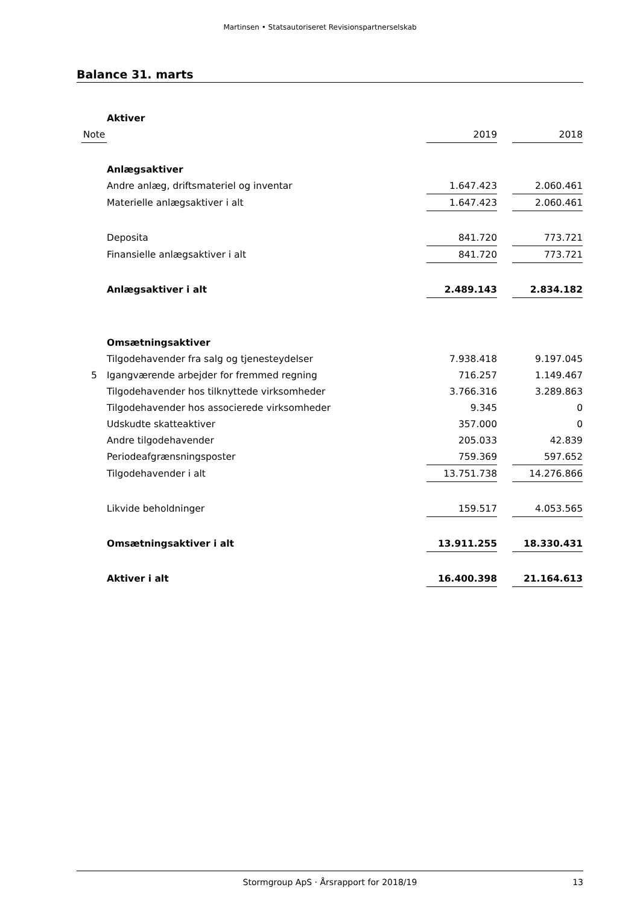Martinsen • Statsautoriseret Revisionspartnerselskab
Balance 31. marts
| | Aktiver | | | |
| Note | | 2019 | | 2018 |
| | Anlægsaktiver | | | |
| | Andre anlæg, driftsmateriel og inventar | 1.647.423 | | 2.060.461 |
| | Materielle anlægsaktiver i alt | 1.647.423 | | 2.060.461 |
| | Deposita | 841.720 | | 773.721 |
| | Finansielle anlægsaktiver i alt | 841.720 | | 773.721 |
| | Anlægsaktiver i alt | 2.489.143 | | 2.834.182 |
| | Omsætningsaktiver | | | |
| | Tilgodehavender fra salg og tjenesteydelser | 7.938.418 | | 9.197.045 |
| 5 | Igangværende arbejder for fremmed regning | 716.257 | | 1.149.467 |
| | Tilgodehavender hos tilknyttede virksomheder | 3.766.316 | | 3.289.863 |
| | Tilgodehavender hos associerede virksomheder | 9.345 | | 0 |
| | Udskudte skatteaktiver | 357.000 | | 0 |
| | Andre tilgodehavender | 205.033 | | 42.839 |
| | Periodeafgrænsningsposter | 759.369 | | 597.652 |
| | Tilgodehavender i alt | 13.751.738 | | 14.276.866 |
| | Likvide beholdninger | 159.517 | | 4.053.565 |
| | Omsætningsaktiver i alt | 13.911.255 | | 18.330.431 |
| | Aktiver i alt | 16.400.398 | | 21.164.613 |
Stormgroup ApS · Årsrapport for 2018/19 13